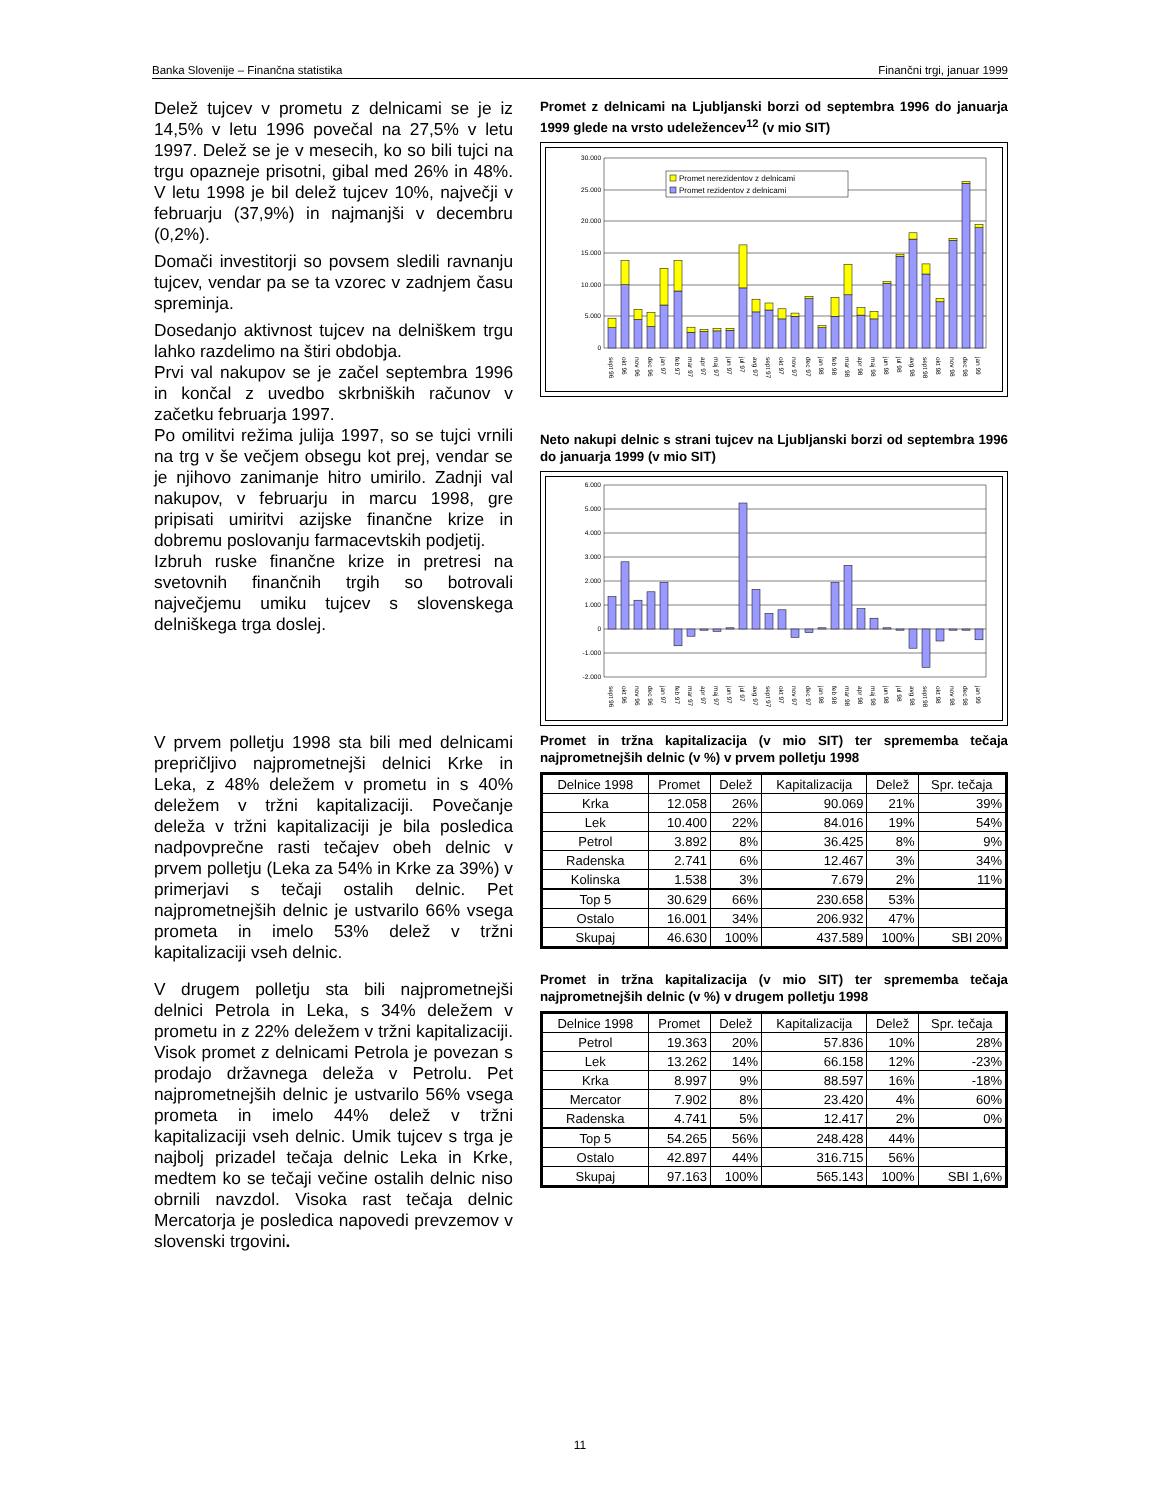Banka Slovenije – Finančna statistika Finančni trgi, januar 1999
Delež tujcev v prometu z delnicami se je iz 14,5% v letu 1996 povečal na 27,5% v letu 1997. Delež se je v mesecih, ko so bili tujci na trgu opazneje prisotni, gibal med 26% in 48%. V letu 1998 je bil delež tujcev 10%, največji v februarju (37,9%) in najmanjši v decembru (0,2%).
Domači investitorji so povsem sledili ravnanju tujcev, vendar pa se ta vzorec v zadnjem času spreminja.
Dosedanjo aktivnost tujcev na delniškem trgu lahko razdelimo na štiri obdobja.
Prvi val nakupov se je začel septembra 1996 in končal z uvedbo skrbniških računov v začetku februarja 1997.
Po omilitvi režima julija 1997, so se tujci vrnili na trg v še večjem obsegu kot prej, vendar se je njihovo zanimanje hitro umirilo. Zadnji val nakupov, v februarju in marcu 1998, gre pripisati umiritvi azijske finančne krize in dobremu poslovanju farmacevtskih podjetij.
Izbruh ruske finančne krize in pretresi na svetovnih finančnih trgih so botrovali največjemu umiku tujcev s slovenskega delniškega trga doslej.
Promet z delnicami na Ljubljanski borzi od septembra 1996 do januarja 1999 glede na vrsto udeležencev<sup>12</sup> (v mio SIT)
30.000
25.000
20.000
15.000
10.000
5.000
0
Promet nerezidentov z delnicami
Promet rezidentov z delnicami
sept 96 okt 96 nov 96 dec 96 jan 97 feb 97 mar 97 apr 97 maj 97 jun 97 jul 97 avg 97 sept 97 okt 97 nov 97 dec 97 jan 98 feb 98 mar 98 apr 98 maj 98 jun 98 jul 98 avg 98 sept 98 okt 98 nov 98 dec 98 jan 99
Neto nakupi delnic s strani tujcev na Ljubljanski borzi od septembra 1996 do januarja 1999 (v mio SIT)
6.000
5.000
4.000
3.000
2.000
1.000
0
-1.000
-2.000
sept 96 okt 96 nov 96 dec 96 jan 97 feb 97 mar 97 apr 97 maj 97 jun 97 jul 97 avg 97 sept 97 okt 97 nov 97 dec 97 jan 98 feb 98 mar 98 apr 98 maj 98 jun 98 jul 98 avg 98 sept 98 okt 98 nov 98 dec 98 jan 99
V prvem polletju 1998 sta bili med delnicami prepričljivo najprometnejši delnici Krke in Leka, z 48% deležem v prometu in s 40% deležem v tržni kapitalizaciji. Povečanje deleža v tržni kapitalizaciji je bila posledica nadpovprečne rasti tečajev obeh delnic v prvem polletju (Leka za 54% in Krke za 39%) v primerjavi s tečaji ostalih delnic. Pet najprometnejših delnic je ustvarilo 66% vsega prometa in imelo 53% delež v tržni kapitalizaciji vseh delnic.
V drugem polletju sta bili najprometnejši delnici Petrola in Leka, s 34% deležem v prometu in z 22% deležem v tržni kapitalizaciji. Visok promet z delnicami Petrola je povezan s prodajo državnega deleža v Petrolu. Pet najprometnejših delnic je ustvarilo 56% vsega prometa in imelo 44% delež v tržni kapitalizaciji vseh delnic. Umik tujcev s trga je najbolj prizadel tečaja delnic Leka in Krke, medtem ko se tečaji večine ostalih delnic niso obrnili navzdol. Visoka rast tečaja delnic Mercatorja je posledica napovedi prevzemov v slovenski trgovini.
Promet in tržna kapitalizacija (v mio SIT) ter sprememba tečaja najprometnejših delnic (v %) v prvem polletju 1998
| Delnice 1998 | Promet | Delež | Kapitalizacija | Delež | Spr. tečaja |
| --- | --- | --- | --- | --- | --- |
| Krka | 12.058 | 26% | 90.069 | 21% | 39% |
| Lek | 10.400 | 22% | 84.016 | 19% | 54% |
| Petrol | 3.892 | 8% | 36.425 | 8% | 9% |
| Radenska | 2.741 | 6% | 12.467 | 3% | 34% |
| Kolinska | 1.538 | 3% | 7.679 | 2% | 11% |
| Top 5 | 30.629 | 66% | 230.658 | 53% | |
| Ostalo | 16.001 | 34% | 206.932 | 47% | |
| Skupaj | 46.630 | 100% | 437.589 | 100% | SBI 20% |
Promet in tržna kapitalizacija (v mio SIT) ter sprememba tečaja najprometnejših delnic (v %) v drugem polletju 1998
| Delnice 1998 | Promet | Delež | Kapitalizacija | Delež | Spr. tečaja |
| --- | --- | --- | --- | --- | --- |
| Petrol | 19.363 | 20% | 57.836 | 10% | 28% |
| Lek | 13.262 | 14% | 66.158 | 12% | -23% |
| Krka | 8.997 | 9% | 88.597 | 16% | -18% |
| Mercator | 7.902 | 8% | 23.420 | 4% | 60% |
| Radenska | 4.741 | 5% | 12.417 | 2% | 0% |
| Top 5 | 54.265 | 56% | 248.428 | 44% | |
| Ostalo | 42.897 | 44% | 316.715 | 56% | |
| Skupaj | 97.163 | 100% | 565.143 | 100% | SBI 1,6% |
11